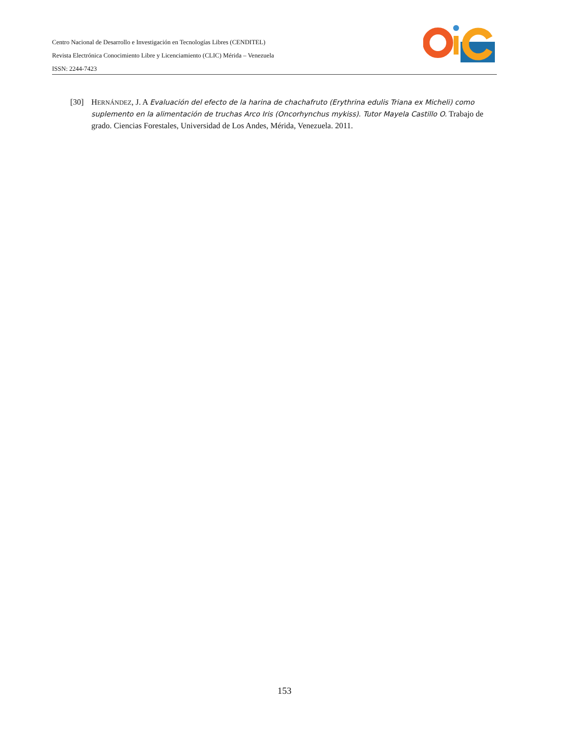Centro Nacional de Desarrollo e Investigación en Tecnologías Libres (CENDITEL)
Revista Electrónica Conocimiento Libre y Licenciamiento (CLIC) Mérida – Venezuela
ISSN: 2244-7423
[30] HERNÁNDEZ, J. A Evaluación del efecto de la harina de chachafruto (Erythrina edulis Triana ex Micheli) como suplemento en la alimentación de truchas Arco Iris (Oncorhynchus mykiss). Tutor Mayela Castillo O. Trabajo de grado. Ciencias Forestales, Universidad de Los Andes, Mérida, Venezuela. 2011.
153